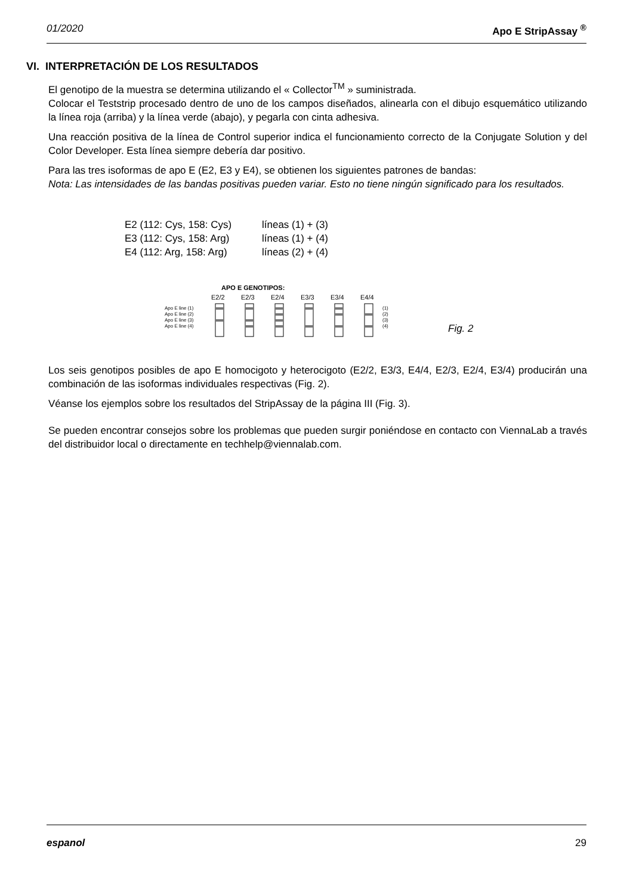01/2020 Apo E StripAssay <sup>®</sup>
VI. INTERPRETACIÓN DE LOS RESULTADOS
El genotipo de la muestra se determina utilizando el « Collector<sup>TM</sup> » suministrada.
Colocar el Teststrip procesado dentro de uno de los campos diseñados, alinearla con el dibujo esquemático utilizando la línea roja (arriba) y la línea verde (abajo), y pegarla con cinta adhesiva.
Una reacción positiva de la línea de Control superior indica el funcionamiento correcto de la Conjugate Solution y del Color Developer. Esta línea siempre debería dar positivo.
Para las tres isoformas de apo E (E2, E3 y E4), se obtienen los siguientes patrones de bandas:
Nota: Las intensidades de las bandas positivas pueden variar. Esto no tiene ningún significado para los resultados.
E2 (112: Cys, 158: Cys) líneas (1) + (3)
E3 (112: Cys, 158: Arg) líneas (1) + (4)
E4 (112: Arg, 158: Arg) líneas (2) + (4)
APO E GENOTIPOS:
E2/2
E2/3
E2/4
E3/3
E3/4
E4/4
Apo E line (1)
Apo E line (2)
Apo E line (3)
Apo E line (4)
(1)
(2)
(3)
(4)
Fig. 2
Los seis genotipos posibles de apo E homocigoto y heterocigoto (E2/2, E3/3, E4/4, E2/3, E2/4, E3/4) producirán una combinación de las isoformas individuales respectivas (Fig. 2).
Véanse los ejemplos sobre los resultados del StripAssay de la página III (Fig. 3).
Se pueden encontrar consejos sobre los problemas que pueden surgir poniéndose en contacto con ViennaLab a través del distribuidor local o directamente en techhelp@viennalab.com.
espanol 29